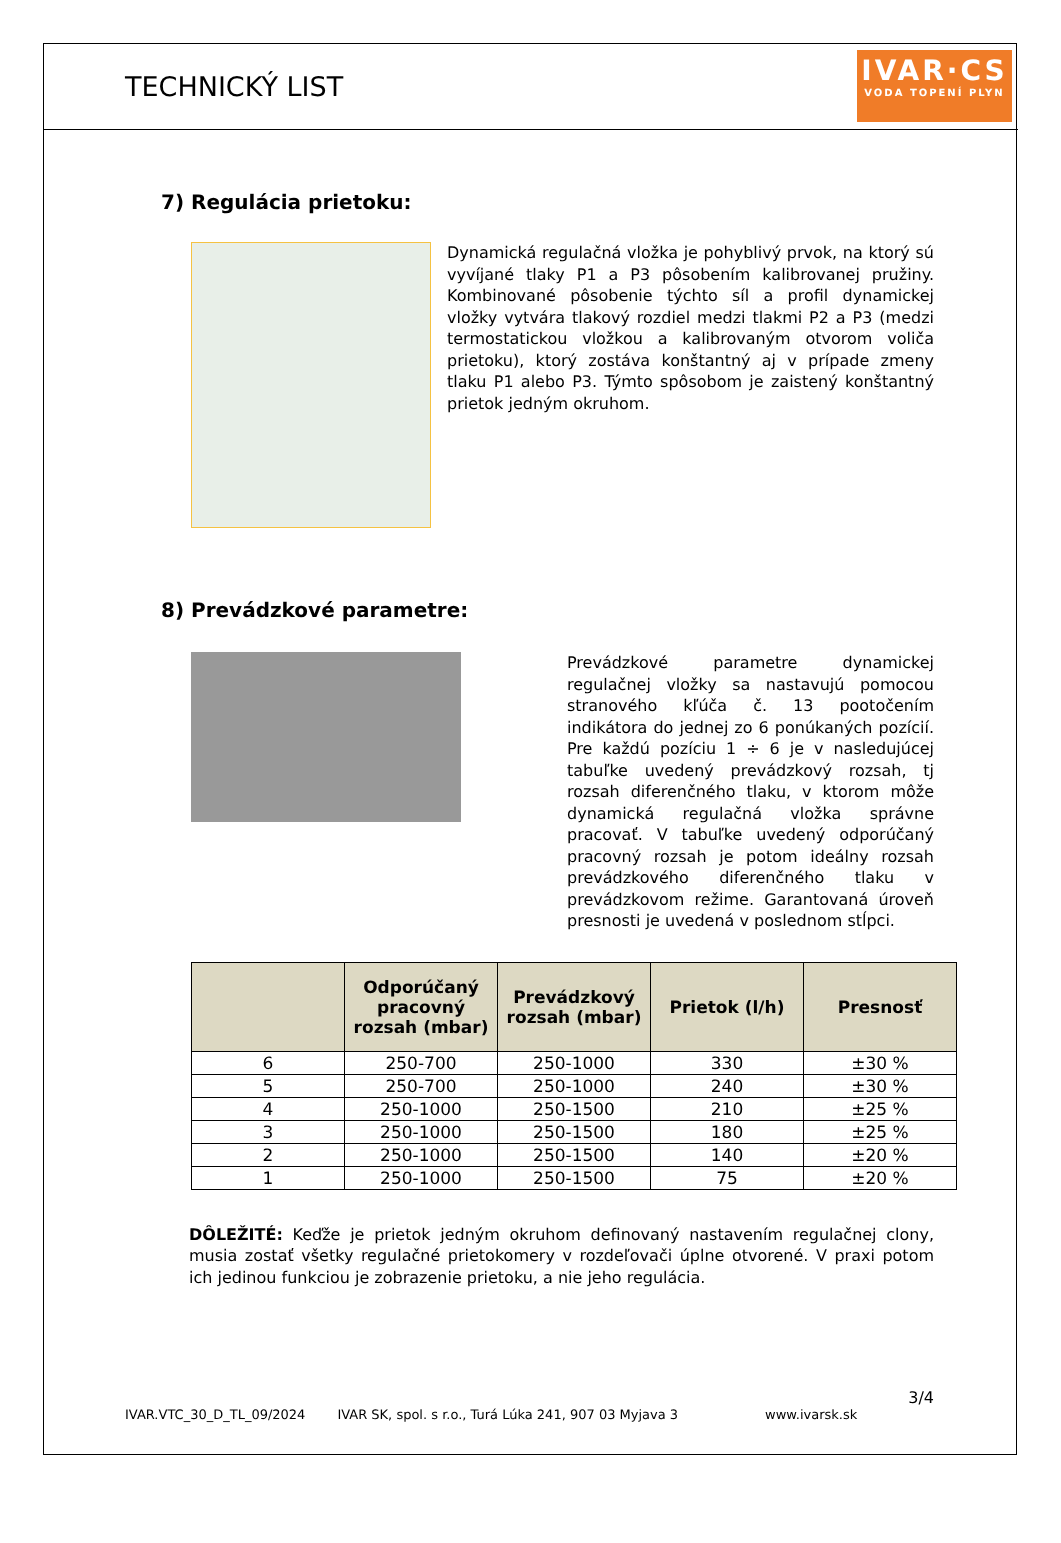TECHNICKÝ LIST
IVAR·CS
VODA TOPENÍ PLYN
7) Regulácia prietoku:
Dynamická regulačná vložka je pohyblivý prvok, na ktorý sú vyvíjané tlaky P1 a P3 pôsobením kalibrovanej pružiny. Kombinované pôsobenie týchto síl a profil dynamickej vložky vytvára tlakový rozdiel medzi tlakmi P2 a P3 (medzi termostatickou vložkou a kalibrovaným otvorom voliča prietoku), ktorý zostáva konštantný aj v prípade zmeny tlaku P1 alebo P3. Týmto spôsobom je zaistený konštantný prietok jedným okruhom.
8) Prevádzkové parametre:
Prevádzkové parametre dynamickej regulačnej vložky sa nastavujú pomocou stranového kľúča č. 13 pootočením indikátora do jednej zo 6 ponúkaných pozícií. Pre každú pozíciu 1 ÷ 6 je v nasledujúcej tabuľke uvedený prevádzkový rozsah, tj rozsah diferenčného tlaku, v ktorom môže dynamická regulačná vložka správne pracovať. V tabuľke uvedený odporúčaný pracovný rozsah je potom ideálny rozsah prevádzkového diferenčného tlaku v prevádzkovom režime. Garantovaná úroveň presnosti je uvedená v poslednom stĺpci.
| | Odporúčaný pracovný rozsah (mbar) | Prevádzkový rozsah (mbar) | Prietok (l/h) | Presnosť |
| --- | --- | --- | --- | --- |
| 6 | 250-700 | 250-1000 | 330 | ±30 % |
| 5 | 250-700 | 250-1000 | 240 | ±30 % |
| 4 | 250-1000 | 250-1500 | 210 | ±25 % |
| 3 | 250-1000 | 250-1500 | 180 | ±25 % |
| 2 | 250-1000 | 250-1500 | 140 | ±20 % |
| 1 | 250-1000 | 250-1500 | 75 | ±20 % |
DÔLEŽITÉ: Keďže je prietok jedným okruhom definovaný nastavením regulačnej clony, musia zostať všetky regulačné prietokomery v rozdeľovači úplne otvorené. V praxi potom ich jedinou funkciou je zobrazenie prietoku, a nie jeho regulácia.
3/4
IVAR.VTC_30_D_TL_09/2024 IVAR SK, spol. s r.o., Turá Lúka 241, 907 03 Myjava 3 www.ivarsk.sk